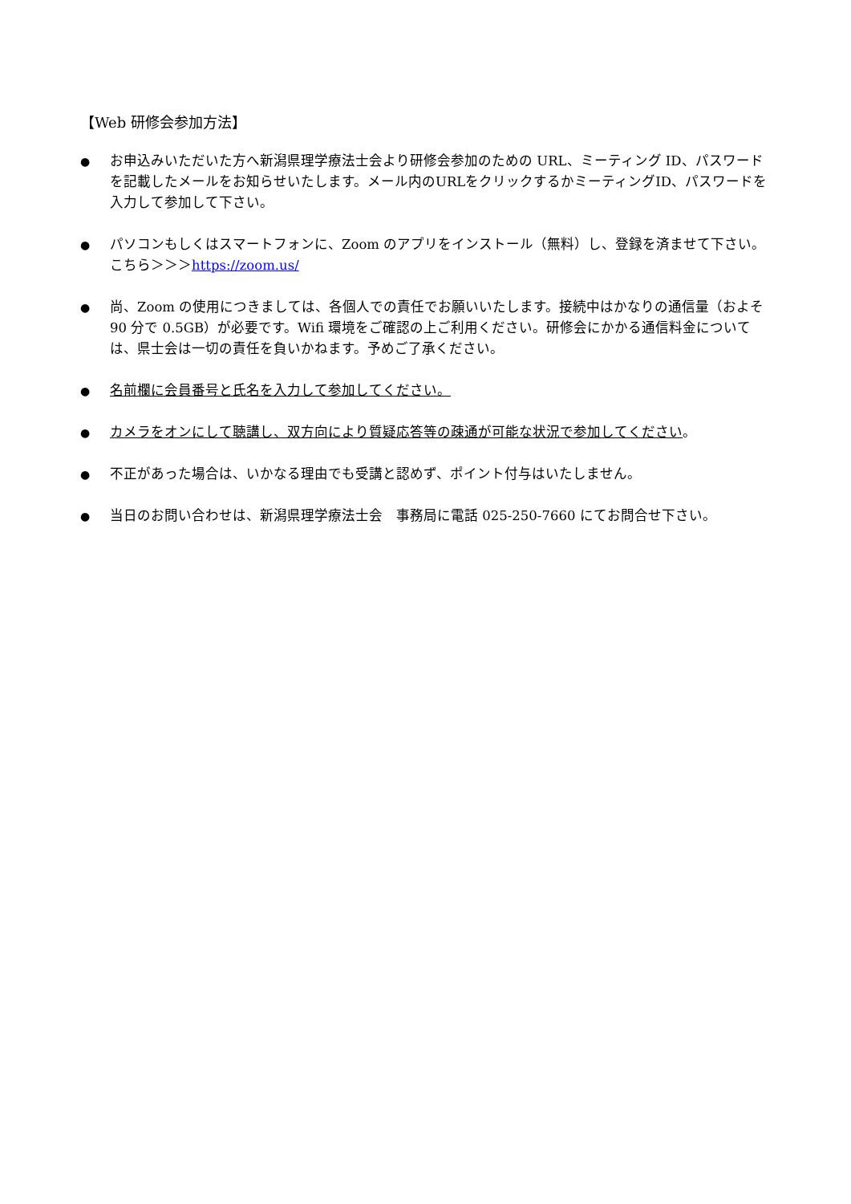【Web 研修会参加方法】
●
お申込みいただいた方へ新潟県理学療法士会より研修会参加のための URL、ミーティング ID、パスワードを記載したメールをお知らせいたします。メール内のURLをクリックするかミーティングID、パスワードを入力して参加して下さい。
●
パソコンもしくはスマートフォンに、Zoom のアプリをインストール（無料）し、登録を済ませて下さい。こちら＞＞＞https://zoom.us/
●
尚、Zoom の使用につきましては、各個人での責任でお願いいたします。接続中はかなりの通信量（およそ 90 分で 0.5GB）が必要です。Wifi 環境をご確認の上ご利用ください。研修会にかかる通信料金については、県士会は一切の責任を負いかねます。予めご了承ください。
●
名前欄に会員番号と氏名を入力して参加してください。
●
カメラをオンにして聴講し、双方向により質疑応答等の疎通が可能な状況で参加してください。
●
不正があった場合は、いかなる理由でも受講と認めず、ポイント付与はいたしません。
●
当日のお問い合わせは、新潟県理学療法士会　事務局に電話 025-250-7660 にてお問合せ下さい。